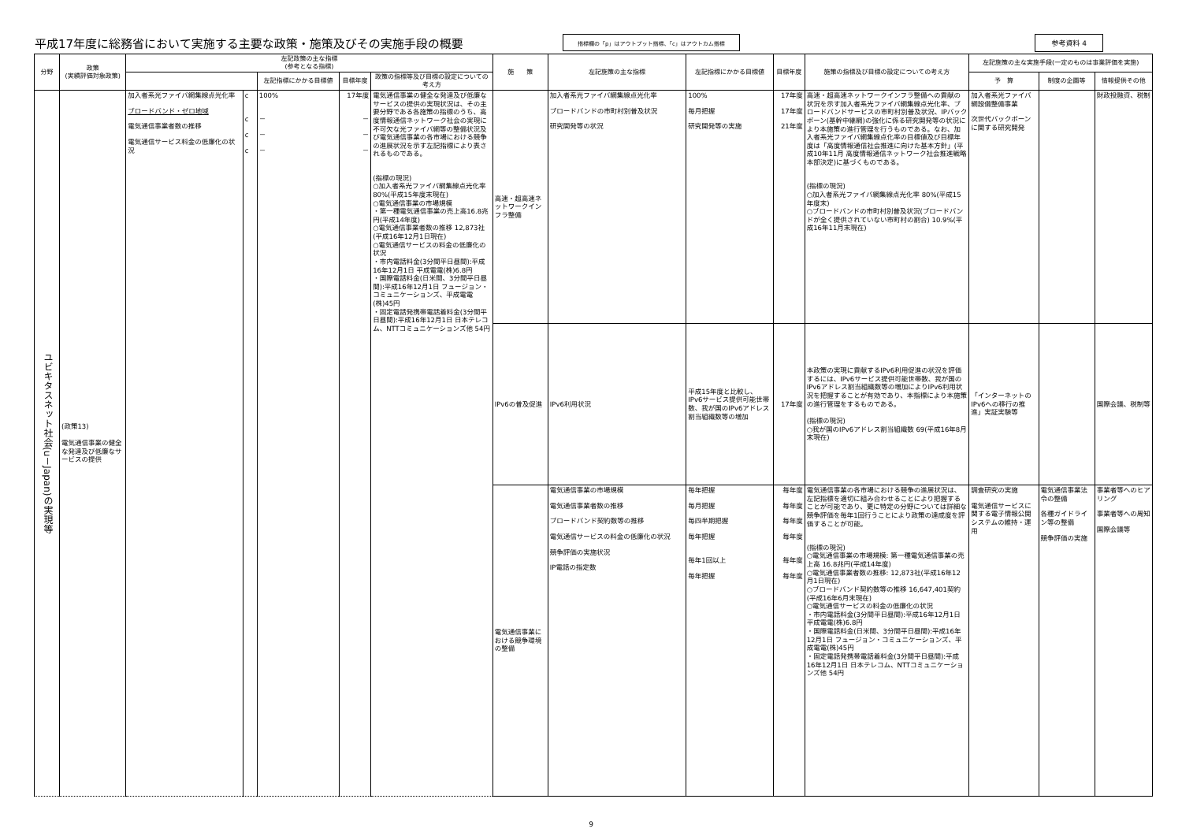平成17年度に総務省において実施する主要な政策・施策及びその実施手段の概要
指標欄の「p」はアウトプット指標、「c」はアウトカム指標
参考資料 4
| 分野 | 政策 (実績評価対象政策) | 左記政策の主な指標 (参考となる指標) | | | | | 施 策 | 左記施策の主な指標 | 左記指標にかかる目標値 | 目標年度 | 施策の指標及び目標の設定についての考え方 | 左記施策の主な実施手段(一定のものは事業評価を実施) | | |
| --- | --- | --- | --- | --- | --- | --- | --- | --- | --- | --- | --- | --- | --- | --- |
| | | | | 左記指標にかかる目標値 | 目標年度 | 政策の指標等及び目標の設定についての考え方 | | | | | | 予 算 | 制度の企画等 | 情報提供その他 |
| ユビキタスネット社会(u－Japan)の実現等 | (政策13) 電気通信事業の健全な発達及び低廉なサービスの提供 | 加入者系光ファイバ網集線点光化率 ブロードバンド・ゼロ地域 電気通信事業者数の推移 電気通信サービス料金の低廉化の状況 | c c c c | 100% － － － | 17年度 － － － | 電気通信事業の健全な発達及び低廉なサービスの提供の実現状況は、その主要分野である各施策の指標のうち、高度情報通信ネットワーク社会の実現に不可欠な光ファイバ網等の整備状況及び電気通信事業の各市場における競争の進展状況を示す左記指標により表されるものである。 (指標の現況) ○加入者系光ファイバ網集線点光化率 80%(平成15年度末現在) ○電気通信事業の市場規模 ・第一種電気通信事業の売上高16.8兆円(平成14年度) ○電気通信事業者数の推移 12,873社(平成16年12月1日現在) ○電気通信サービスの料金の低廉化の状況 ・市内電話料金(3分間平日昼間):平成16年12月1日 平成電電(株)6.8円 ・国際電話料金(日米間、3分間平日昼間):平成16年12月1日 フュージョン・コミュニケーションズ、平成電電(株)45円 ・固定電話発携帯電話着料金(3分間平日昼間):平成16年12月1日 日本テレコム、NTTコミュニケーションズ他 54円 | 高速・超高速ネットワークインフラ整備 | 加入者系光ファイバ網集線点光化率 ブロードバンドの市町村別普及状況 研究開発等の状況 | 100% 毎月把握 研究開発等の実施 | 17年度 17年度 21年度 | 高速・超高速ネットワークインフラ整備への貢献の状況を示す加入者系光ファイバ網集線点光化率、ブロードバンドサービスの市町村別普及状況、IPバックボーン(基幹中継網)の強化に係る研究開発等の状況により本施策の進行管理を行うものである。なお、加入者系光ファイバ網集線点化率の目標値及び目標年度は「高度情報通信社会推進に向けた基本方針」(平成10年11月 高度情報通信ネットワーク社会推進戦略本部決定)に基づくものである。 (指標の現況) ○加入者系光ファイバ網集線点光化率 80%(平成15年度末) ○ブロードバンドの市町村別普及状況(ブロードバンドが全く提供されていない市町村の割合) 10.9%(平成16年11月末現在) | 加入者系光ファイバ網設備整備事業 次世代バックボーンに関する研究開発 | | 財政投融資、税制 |
| | | | | | | | IPv6の普及促進 | IPv6利用状況 | 平成15年度と比較し、IPv6サービス提供可能世帯数、我が国のIPv6アドレス割当組織数等の増加 | 17年度 | 本政策の実現に貢献するIPv6利用促進の状況を評価するには、IPv6サービス提供可能世帯数、我が国のIPv6アドレス割当組織数等の増加によりIPv6利用状況を把握することが有効であり、本指標により本施策の進行管理をするものである。 (指標の現況) ○我が国のIPv6アドレス割当組織数 69(平成16年8月末現在) | 「インターネットのIPv6への移行の推進」実証実験等 | | 国際会議、税制等 |
| | | | | | | | 電気通信事業における競争環境の整備 | 電気通信事業の市場規模 電気通信事業者数の推移 ブロードバンド契約数等の推移 電気通信サービスの料金の低廉化の状況 競争評価の実施状況 IP電話の指定数 | 毎年把握 毎月把握 毎四半期把握 毎年把握 毎年1回以上 毎年把握 | 毎年度 毎年度 毎年度 毎年度 毎年度 毎年度 | 電気通信事業の各市場における競争の進展状況は、左記指標を適切に組み合わせることにより把握することが可能であり、更に特定の分野については詳細な競争評価を毎年1回行うことにより政策の達成度を評価することが可能。 (指標の現況) ○電気通信事業の市場規模: 第一種電気通信事業の売上高 16.8兆円(平成14年度) ○電気通信事業者数の推移: 12,873社(平成16年12月1日現在) ○ブロードバンド契約数等の推移 16,647,401契約(平成16年6月末現在) ○電気通信サービスの料金の低廉化の状況 ・市内電話料金(3分間平日昼間):平成16年12月1日 平成電電(株)6.8円 ・国際電話料金(日米間、3分間平日昼間):平成16年12月1日 フュージョン・コミュニケーションズ、平成電電(株)45円 ・固定電話発携帯電話着料金(3分間平日昼間):平成16年12月1日 日本テレコム、NTTコミュニケーションズ他 54円 | 調査研究の実施 電気通信サービスに関する電子情報公開システムの維持・運用 | 電気通信事業法令の整備 各種ガイドライン等の整備 競争評価の実施 | 事業者等へのヒアリング 事業者等への周知 国際会議等 |
9